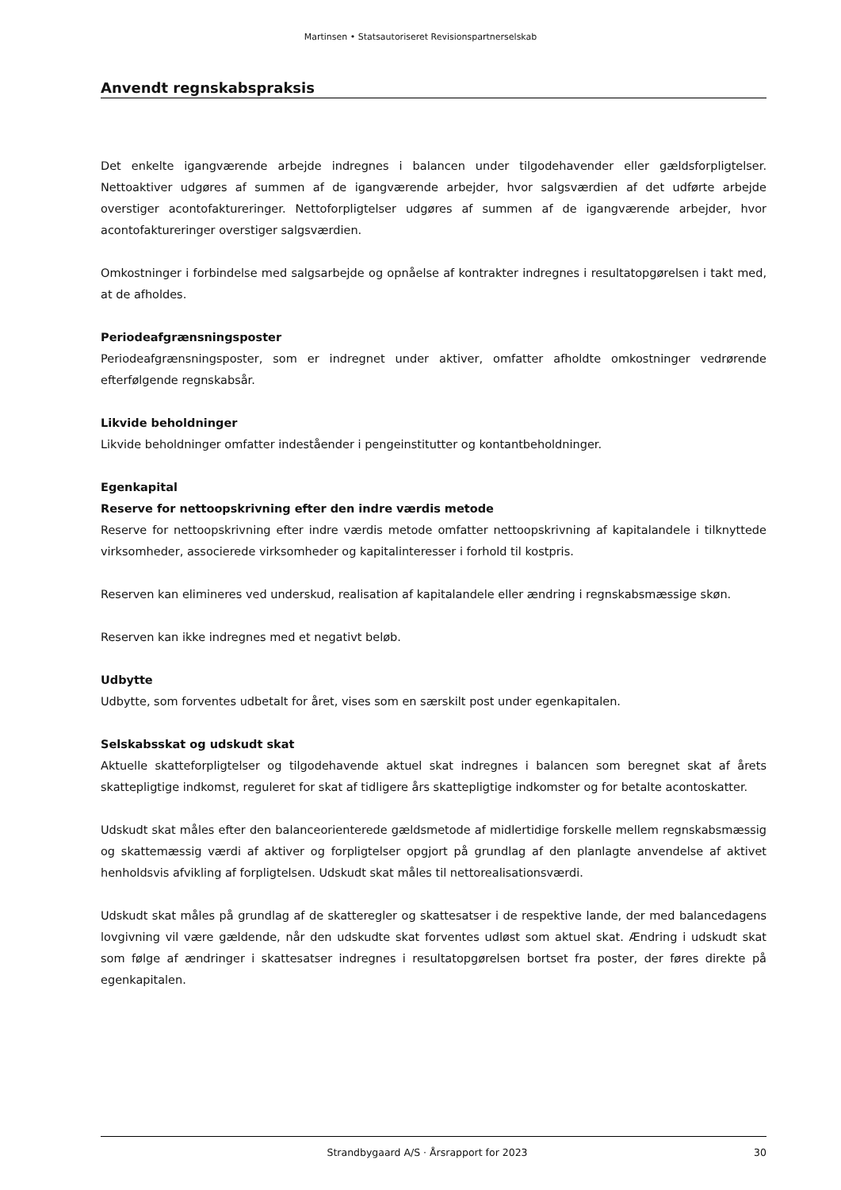Martinsen • Statsautoriseret Revisionspartnerselskab
Anvendt regnskabspraksis
Det enkelte igangværende arbejde indregnes i balancen under tilgodehavender eller gældsforpligtelser. Nettoaktiver udgøres af summen af de igangværende arbejder, hvor salgsværdien af det udførte arbejde overstiger acontofaktureringer. Nettoforpligtelser udgøres af summen af de igangværende arbejder, hvor acontofaktureringer overstiger salgsværdien.
Omkostninger i forbindelse med salgsarbejde og opnåelse af kontrakter indregnes i resultatopgørelsen i takt med, at de afholdes.
Periodeafgrænsningsposter
Periodeafgrænsningsposter, som er indregnet under aktiver, omfatter afholdte omkostninger vedrørende efterfølgende regnskabsår.
Likvide beholdninger
Likvide beholdninger omfatter indeståender i pengeinstitutter og kontantbeholdninger.
Egenkapital
Reserve for nettoopskrivning efter den indre værdis metode
Reserve for nettoopskrivning efter indre værdis metode omfatter nettoopskrivning af kapitalandele i tilknyttede virksomheder, associerede virksomheder og kapitalinteresser i forhold til kostpris.
Reserven kan elimineres ved underskud, realisation af kapitalandele eller ændring i regnskabsmæssige skøn.
Reserven kan ikke indregnes med et negativt beløb.
Udbytte
Udbytte, som forventes udbetalt for året, vises som en særskilt post under egenkapitalen.
Selskabsskat og udskudt skat
Aktuelle skatteforpligtelser og tilgodehavende aktuel skat indregnes i balancen som beregnet skat af årets skattepligtige indkomst, reguleret for skat af tidligere års skattepligtige indkomster og for betalte acontoskatter.
Udskudt skat måles efter den balanceorienterede gældsmetode af midlertidige forskelle mellem regnskabsmæssig og skattemæssig værdi af aktiver og forpligtelser opgjort på grundlag af den planlagte anvendelse af aktivet henholdsvis afvikling af forpligtelsen. Udskudt skat måles til nettorealisationsværdi.
Udskudt skat måles på grundlag af de skatteregler og skattesatser i de respektive lande, der med balancedagens lovgivning vil være gældende, når den udskudte skat forventes udløst som aktuel skat. Ændring i udskudt skat som følge af ændringer i skattesatser indregnes i resultatopgørelsen bortset fra poster, der føres direkte på egenkapitalen.
Strandbygaard A/S · Årsrapport for 2023 30